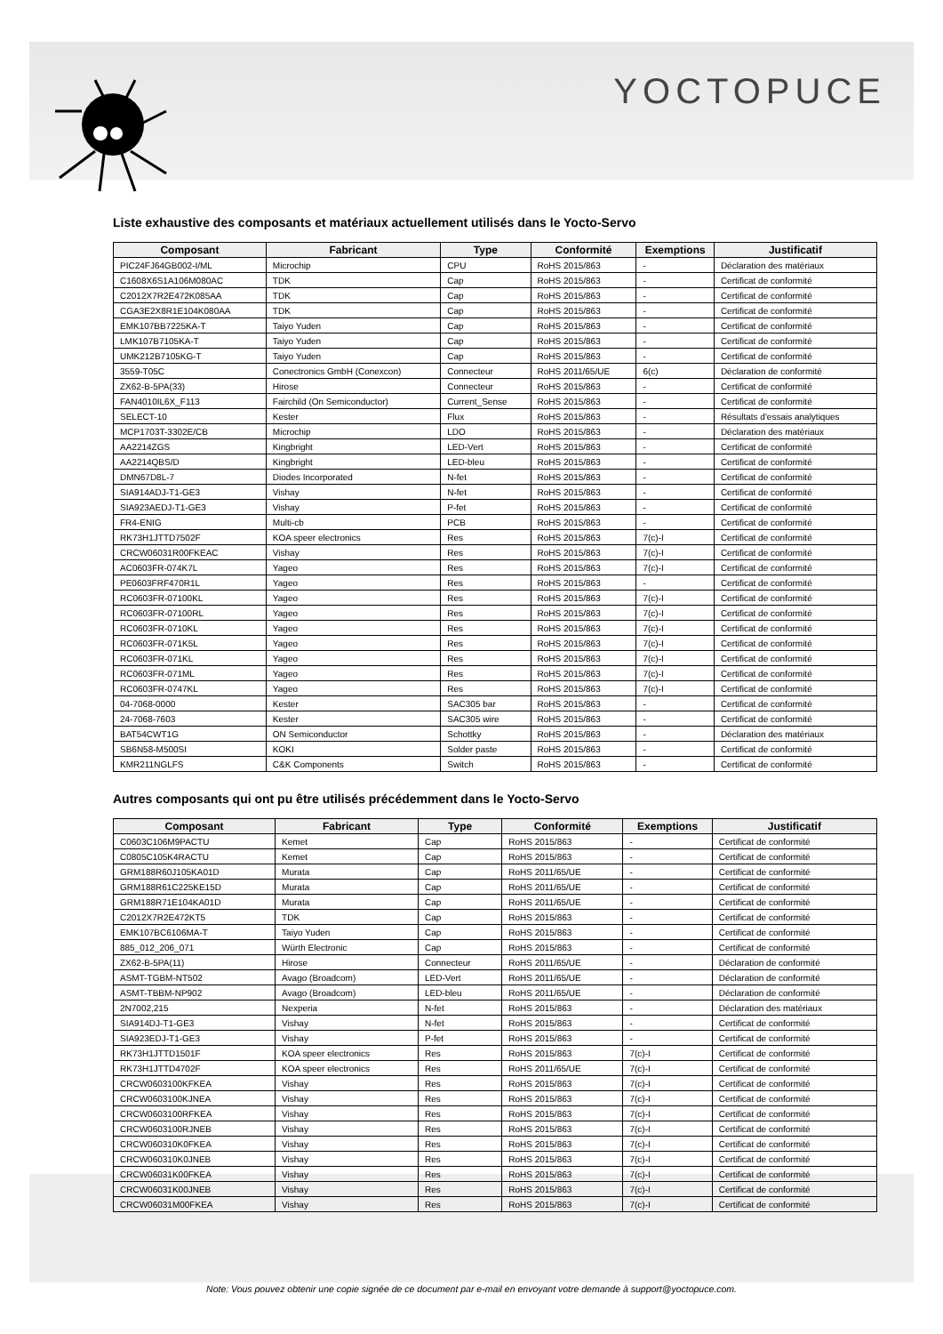YOCTOPUCE
Liste exhaustive des composants et matériaux actuellement utilisés dans le Yocto-Servo
| Composant | Fabricant | Type | Conformité | Exemptions | Justificatif |
| --- | --- | --- | --- | --- | --- |
| PIC24FJ64GB002-I/ML | Microchip | CPU | RoHS 2015/863 | - | Déclaration des matériaux |
| C1608X6S1A106M080AC | TDK | Cap | RoHS 2015/863 | - | Certificat de conformité |
| C2012X7R2E472K085AA | TDK | Cap | RoHS 2015/863 | - | Certificat de conformité |
| CGA3E2X8R1E104K080AA | TDK | Cap | RoHS 2015/863 | - | Certificat de conformité |
| EMK107BB7225KA-T | Taiyo Yuden | Cap | RoHS 2015/863 | - | Certificat de conformité |
| LMK107B7105KA-T | Taiyo Yuden | Cap | RoHS 2015/863 | - | Certificat de conformité |
| UMK212B7105KG-T | Taiyo Yuden | Cap | RoHS 2015/863 | - | Certificat de conformité |
| 3559-T05C | Conectronics GmbH (Conexcon) | Connecteur | RoHS 2011/65/UE | 6(c) | Déclaration de conformité |
| ZX62-B-5PA(33) | Hirose | Connecteur | RoHS 2015/863 | - | Certificat de conformité |
| FAN4010IL6X_F113 | Fairchild (On Semiconductor) | Current_Sense | RoHS 2015/863 | - | Certificat de conformité |
| SELECT-10 | Kester | Flux | RoHS 2015/863 | - | Résultats d'essais analytiques |
| MCP1703T-3302E/CB | Microchip | LDO | RoHS 2015/863 | - | Déclaration des matériaux |
| AA2214ZGS | Kingbright | LED-Vert | RoHS 2015/863 | - | Certificat de conformité |
| AA2214QBS/D | Kingbright | LED-bleu | RoHS 2015/863 | - | Certificat de conformité |
| DMN67D8L-7 | Diodes Incorporated | N-fet | RoHS 2015/863 | - | Certificat de conformité |
| SIA914ADJ-T1-GE3 | Vishay | N-fet | RoHS 2015/863 | - | Certificat de conformité |
| SIA923AEDJ-T1-GE3 | Vishay | P-fet | RoHS 2015/863 | - | Certificat de conformité |
| FR4-ENIG | Multi-cb | PCB | RoHS 2015/863 | - | Certificat de conformité |
| RK73H1JTTD7502F | KOA speer electronics | Res | RoHS 2015/863 | 7(c)-I | Certificat de conformité |
| CRCW06031R00FKEAC | Vishay | Res | RoHS 2015/863 | 7(c)-I | Certificat de conformité |
| AC0603FR-074K7L | Yageo | Res | RoHS 2015/863 | 7(c)-I | Certificat de conformité |
| PE0603FRF470R1L | Yageo | Res | RoHS 2015/863 | - | Certificat de conformité |
| RC0603FR-07100KL | Yageo | Res | RoHS 2015/863 | 7(c)-I | Certificat de conformité |
| RC0603FR-07100RL | Yageo | Res | RoHS 2015/863 | 7(c)-I | Certificat de conformité |
| RC0603FR-0710KL | Yageo | Res | RoHS 2015/863 | 7(c)-I | Certificat de conformité |
| RC0603FR-071K5L | Yageo | Res | RoHS 2015/863 | 7(c)-I | Certificat de conformité |
| RC0603FR-071KL | Yageo | Res | RoHS 2015/863 | 7(c)-I | Certificat de conformité |
| RC0603FR-071ML | Yageo | Res | RoHS 2015/863 | 7(c)-I | Certificat de conformité |
| RC0603FR-0747KL | Yageo | Res | RoHS 2015/863 | 7(c)-I | Certificat de conformité |
| 04-7068-0000 | Kester | SAC305 bar | RoHS 2015/863 | - | Certificat de conformité |
| 24-7068-7603 | Kester | SAC305 wire | RoHS 2015/863 | - | Certificat de conformité |
| BAT54CWT1G | ON Semiconductor | Schottky | RoHS 2015/863 | - | Déclaration des matériaux |
| SB6N58-M500SI | KOKI | Solder paste | RoHS 2015/863 | - | Certificat de conformité |
| KMR211NGLFS | C&K Components | Switch | RoHS 2015/863 | - | Certificat de conformité |
Autres composants qui ont pu être utilisés précédemment dans le Yocto-Servo
| Composant | Fabricant | Type | Conformité | Exemptions | Justificatif |
| --- | --- | --- | --- | --- | --- |
| C0603C106M9PACTU | Kemet | Cap | RoHS 2015/863 | - | Certificat de conformité |
| C0805C105K4RACTU | Kemet | Cap | RoHS 2015/863 | - | Certificat de conformité |
| GRM188R60J105KA01D | Murata | Cap | RoHS 2011/65/UE | - | Certificat de conformité |
| GRM188R61C225KE15D | Murata | Cap | RoHS 2011/65/UE | - | Certificat de conformité |
| GRM188R71E104KA01D | Murata | Cap | RoHS 2011/65/UE | - | Certificat de conformité |
| C2012X7R2E472KT5 | TDK | Cap | RoHS 2015/863 | - | Certificat de conformité |
| EMK107BC6106MA-T | Taiyo Yuden | Cap | RoHS 2015/863 | - | Certificat de conformité |
| 885_012_206_071 | Würth Electronic | Cap | RoHS 2015/863 | - | Certificat de conformité |
| ZX62-B-5PA(11) | Hirose | Connecteur | RoHS 2011/65/UE | - | Déclaration de conformité |
| ASMT-TGBM-NT502 | Avago (Broadcom) | LED-Vert | RoHS 2011/65/UE | - | Déclaration de conformité |
| ASMT-TBBM-NP902 | Avago (Broadcom) | LED-bleu | RoHS 2011/65/UE | - | Déclaration de conformité |
| 2N7002,215 | Nexperia | N-fet | RoHS 2015/863 | - | Déclaration des matériaux |
| SIA914DJ-T1-GE3 | Vishay | N-fet | RoHS 2015/863 | - | Certificat de conformité |
| SIA923EDJ-T1-GE3 | Vishay | P-fet | RoHS 2015/863 | - | Certificat de conformité |
| RK73H1JTTD1501F | KOA speer electronics | Res | RoHS 2015/863 | 7(c)-I | Certificat de conformité |
| RK73H1JTTD4702F | KOA speer electronics | Res | RoHS 2011/65/UE | 7(c)-I | Certificat de conformité |
| CRCW0603100KFKEA | Vishay | Res | RoHS 2015/863 | 7(c)-I | Certificat de conformité |
| CRCW0603100KJNEA | Vishay | Res | RoHS 2015/863 | 7(c)-I | Certificat de conformité |
| CRCW0603100RFKEA | Vishay | Res | RoHS 2015/863 | 7(c)-I | Certificat de conformité |
| CRCW0603100RJNEB | Vishay | Res | RoHS 2015/863 | 7(c)-I | Certificat de conformité |
| CRCW060310K0FKEA | Vishay | Res | RoHS 2015/863 | 7(c)-I | Certificat de conformité |
| CRCW060310K0JNEB | Vishay | Res | RoHS 2015/863 | 7(c)-I | Certificat de conformité |
| CRCW06031K00FKEA | Vishay | Res | RoHS 2015/863 | 7(c)-I | Certificat de conformité |
| CRCW06031K00JNEB | Vishay | Res | RoHS 2015/863 | 7(c)-I | Certificat de conformité |
| CRCW06031M00FKEA | Vishay | Res | RoHS 2015/863 | 7(c)-I | Certificat de conformité |
Note: Vous pouvez obtenir une copie signée de ce document par e-mail en envoyant votre demande à support@yoctopuce.com.